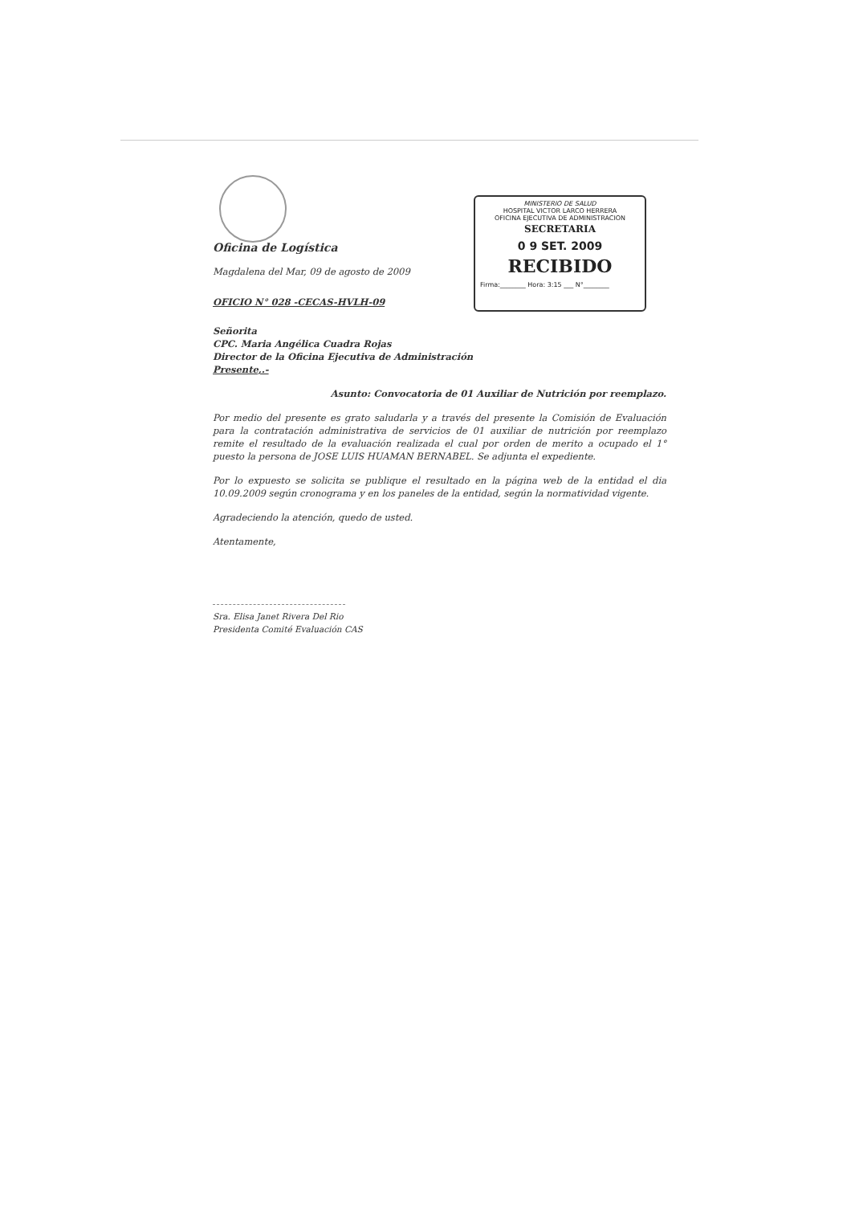MINISTERIO DE SALUD
HOSPITAL VICTOR LARCO HERRERA
OFICINA EJECUTIVA DE ADMINISTRACION
SECRETARIA
0 9 SET. 2009
RECIBIDO
Firma:________ Hora: 3:15 ___ N°________
Oficina de Logística
Magdalena del Mar, 09 de agosto de 2009
OFICIO N° 028 -CECAS-HVLH-09
Señorita
CPC. Maria Angélica Cuadra Rojas
Director de la Oficina Ejecutiva de Administración
Presente,.-
Asunto: Convocatoria de 01 Auxiliar de Nutrición por reemplazo.
Por medio del presente es grato saludarla y a través del presente la Comisión de Evaluación para la contratación administrativa de servicios de 01 auxiliar de nutrición por reemplazo remite el resultado de la evaluación realizada el cual por orden de merito a ocupado el 1° puesto la persona de JOSE LUIS HUAMAN BERNABEL. Se adjunta el expediente.
Por lo expuesto se solicita se publique el resultado en la página web de la entidad el dia 10.09.2009 según cronograma y en los paneles de la entidad, según la normatividad vigente.
Agradeciendo la atención, quedo de usted.
Atentamente,
Sra. Elisa Janet Rivera Del Rio
Presidenta Comité Evaluación CAS